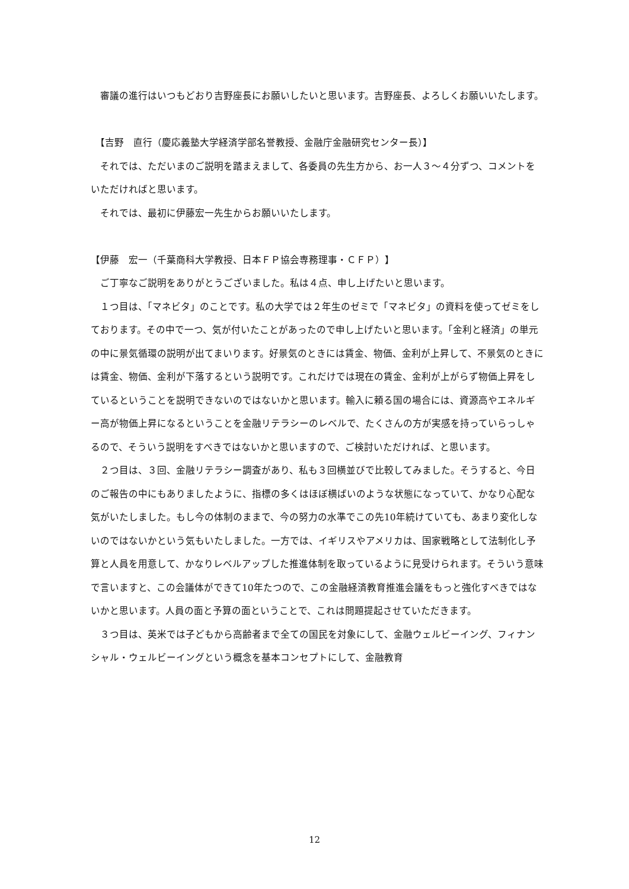審議の進行はいつもどおり吉野座長にお願いしたいと思います。吉野座長、よろしくお願いいたします。
　【吉野　直行（慶応義塾大学経済学部名誉教授、金融庁金融研究センター長）】
　それでは、ただいまのご説明を踏まえまして、各委員の先生方から、お一人３～４分ずつ、コメントをいただければと思います。
　それでは、最初に伊藤宏一先生からお願いいたします。
【伊藤　宏一（千葉商科大学教授、日本ＦＰ協会専務理事・ＣＦＰ）】
　ご丁寧なご説明をありがとうございました。私は４点、申し上げたいと思います。
　１つ目は、「マネビタ」のことです。私の大学では２年生のゼミで「マネビタ」の資料を使ってゼミをしております。その中で一つ、気が付いたことがあったので申し上げたいと思います。「金利と経済」の単元の中に景気循環の説明が出てまいります。好景気のときには賃金、物価、金利が上昇して、不景気のときには賃金、物価、金利が下落するという説明です。これだけでは現在の賃金、金利が上がらず物価上昇をしているということを説明できないのではないかと思います。輸入に頼る国の場合には、資源高やエネルギー高が物価上昇になるということを金融リテラシーのレベルで、たくさんの方が実感を持っていらっしゃるので、そういう説明をすべきではないかと思いますので、ご検討いただければ、と思います。
　２つ目は、３回、金融リテラシー調査があり、私も３回横並びで比較してみました。そうすると、今日のご報告の中にもありましたように、指標の多くはほぼ横ばいのような状態になっていて、かなり心配な気がいたしました。もし今の体制のままで、今の努力の水準でこの先10年続けていても、あまり変化しないのではないかという気もいたしました。一方では、イギリスやアメリカは、国家戦略として法制化し予算と人員を用意して、かなりレベルアップした推進体制を取っているように見受けられます。そういう意味で言いますと、この会議体ができて10年たつので、この金融経済教育推進会議をもっと強化すべきではないかと思います。人員の面と予算の面ということで、これは問題提起させていただきます。
　３つ目は、英米では子どもから高齢者まで全ての国民を対象にして、金融ウェルビーイング、フィナンシャル・ウェルビーイングという概念を基本コンセプトにして、金融教育
12